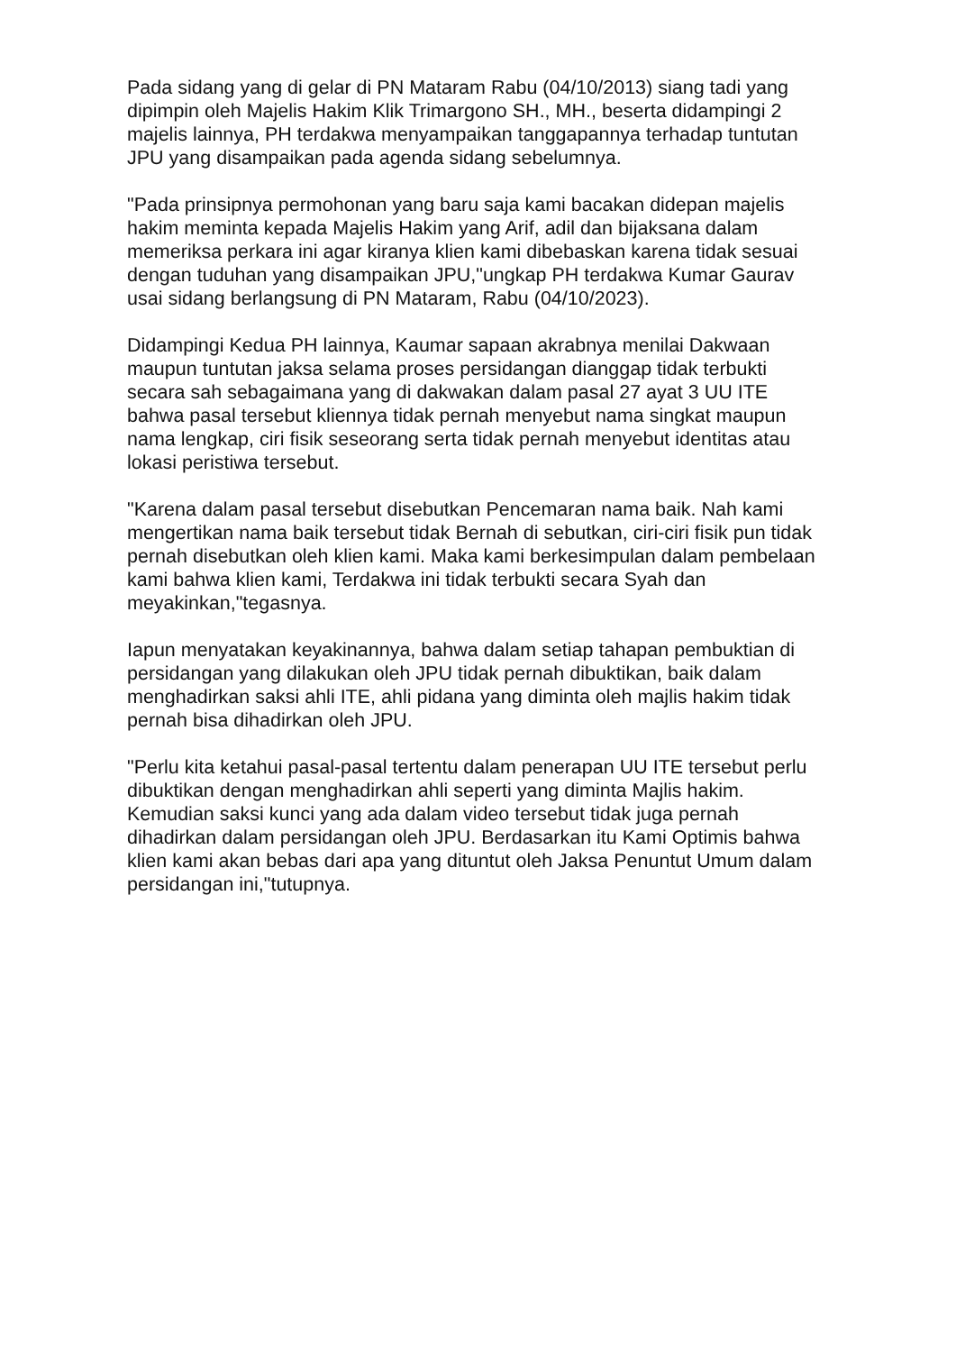Pada sidang yang di gelar di PN Mataram Rabu (04/10/2013) siang tadi yang dipimpin oleh Majelis Hakim Klik Trimargono SH., MH., beserta didampingi 2 majelis lainnya, PH terdakwa menyampaikan tanggapannya terhadap tuntutan JPU yang disampaikan pada agenda sidang sebelumnya.
"Pada prinsipnya permohonan yang baru saja kami bacakan didepan majelis hakim meminta kepada Majelis Hakim yang Arif, adil dan bijaksana dalam memeriksa perkara ini agar kiranya klien kami dibebaskan karena tidak sesuai dengan tuduhan yang disampaikan JPU,"ungkap PH terdakwa Kumar Gaurav usai sidang berlangsung di PN Mataram, Rabu (04/10/2023).
Didampingi Kedua PH lainnya, Kaumar sapaan akrabnya menilai Dakwaan maupun tuntutan jaksa selama proses persidangan dianggap tidak terbukti secara sah sebagaimana yang di dakwakan dalam pasal 27 ayat 3 UU ITE bahwa pasal tersebut kliennya tidak pernah menyebut nama singkat maupun nama lengkap, ciri fisik seseorang serta tidak pernah menyebut identitas atau lokasi peristiwa tersebut.
"Karena dalam pasal tersebut disebutkan Pencemaran nama baik. Nah kami mengertikan nama baik tersebut tidak Bernah di sebutkan, ciri-ciri fisik pun tidak pernah disebutkan oleh klien kami. Maka kami berkesimpulan dalam pembelaan kami bahwa klien kami, Terdakwa ini tidak terbukti secara Syah dan meyakinkan,"tegasnya.
Iapun menyatakan keyakinannya, bahwa dalam setiap tahapan pembuktian di persidangan yang dilakukan oleh JPU tidak pernah dibuktikan, baik dalam menghadirkan saksi ahli ITE, ahli pidana yang diminta oleh majlis hakim tidak pernah bisa dihadirkan oleh JPU.
"Perlu kita ketahui pasal-pasal tertentu dalam penerapan UU ITE tersebut perlu dibuktikan dengan menghadirkan ahli seperti yang diminta Majlis hakim. Kemudian saksi kunci yang ada dalam video tersebut tidak juga pernah dihadirkan dalam persidangan oleh JPU. Berdasarkan itu Kami Optimis bahwa klien kami akan bebas dari apa yang dituntut oleh Jaksa Penuntut Umum dalam persidangan ini,"tutupnya.